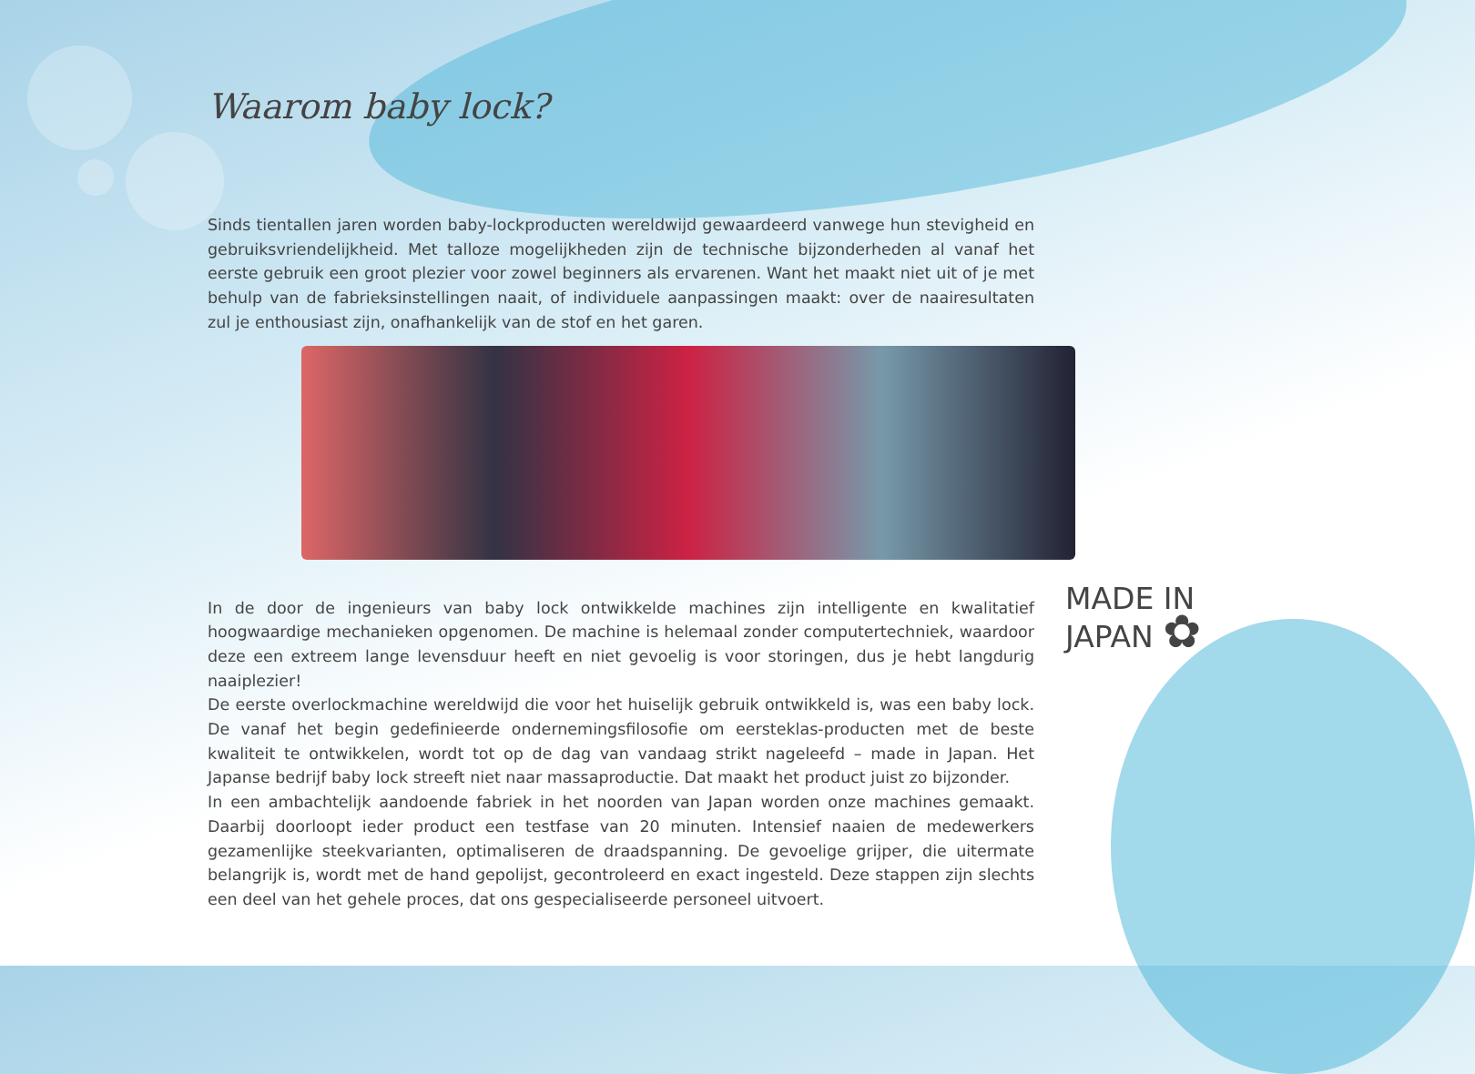Waarom baby lock?
Sinds tientallen jaren worden baby-lockproducten wereldwijd gewaardeerd vanwege hun stevigheid en gebruiksvriendelijkheid. Met talloze mogelijkheden zijn de technische bijzonderheden al vanaf het eerste gebruik een groot plezier voor zowel beginners als ervarenen. Want het maakt niet uit of je met behulp van de fabrieksinstellingen naait, of individuele aanpassingen maakt: over de naairesultaten zul je enthousiast zijn, onafhankelijk van de stof en het garen.
In de door de ingenieurs van baby lock ontwikkelde machines zijn intelligente en kwalitatief hoogwaardige mechanieken opgenomen. De machine is helemaal zonder computertechniek, waardoor deze een extreem lange levensduur heeft en niet gevoelig is voor storingen, dus je hebt langdurig naaiplezier!
De eerste overlockmachine wereldwijd die voor het huiselijk gebruik ontwikkeld is, was een baby lock. De vanaf het begin gedefinieerde ondernemingsfilosofie om eersteklas-producten met de beste kwaliteit te ontwikkelen, wordt tot op de dag van vandaag strikt nageleefd – made in Japan. Het Japanse bedrijf baby lock streeft niet naar massaproductie. Dat maakt het product juist zo bijzonder.
In een ambachtelijk aandoende fabriek in het noorden van Japan worden onze machines gemaakt. Daarbij doorloopt ieder product een testfase van 20 minuten. Intensief naaien de medewerkers gezamenlijke steekvarianten, optimaliseren de draadspanning. De gevoelige grijper, die uitermate belangrijk is, wordt met de hand gepolijst, gecontroleerd en exact ingesteld. Deze stappen zijn slechts een deel van het gehele proces, dat ons gespecialiseerde personeel uitvoert.
MADE IN
JAPAN ✿